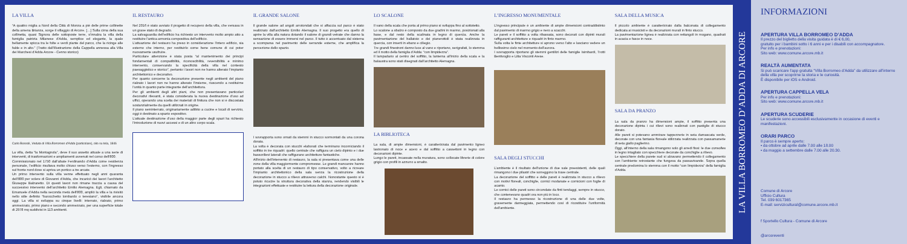LA VILLA
“A quattro miglia a Nord della Città di Monza a piè delle prime collinette della amena Brianza, sorge il villaggio di Arcore. […] Sulla cima della sua collinetta, quasi Signora delle sottoposte terre, s’innalza la villa della famiglia patrizia Milanese d’Adda, semplice ed elegante, la quale bellamente spicca tra le folte e verdi piante del parco, che la ricinge alle falde e in alto.” (Tratto dall’illustrazione della Cappella annessa alla Villa dei Marchesi d’Adda Arcore - Cenno storico)
Carlo Bossoli, Veduta di Villa Borromeo d’Adda (particolare), olio su tela, 1846
La villa, detta “la Montagnola”, deve il suo assetto attuale a una serie di interventi, di trasformazioni e ampliamenti avvenuti nel corso dell’800.
Commissionato nel 1750 dall’abate Ferdinando d’Adda come residenza personale, l’edificio risultava molto chiuso verso l’esterno, con l’ingresso sul fronte nord dove si apriva un portico a tre arcate.
Un primo intervento sulla villa venne effettuato negli anni quaranta dell’800 per volere di Giovanni d’Adda, che incaricò dei lavori l’architetto Giuseppe Balzaretto. Di questi lavori non rimane traccia a causa del successivo intervento dell’architetto Emilio Alemagna. Egli, chiamato da Emanuele d’Adda nella seconda metà dell’800, ampliò la villa e la rivisitò nello stile definito “barocchetto lombardo o teresiano”, visibile ancora oggi. La villa si sviluppa su cinque livelli: interrato, rialzato, primo ammezzato, primo piano e secondo ammezzato, per una superficie totale di 2978 mq suddivisi in 113 ambienti.
IL RESTAURO
Nel 2016 è stato avviato il progetto di recupero della villa, che versava in un grave stato di degrado.
La salvaguardia dell’edificio ha richiesto un intervento molto ampio atto a restituire l’antica armonia compositiva dell’edificio.
L’attuazione del restauro ha preso in considerazione l’intero edificio, sia esterno che interno, per restituirlo come bene comune di cui poter nuovamente usufruire.
Particolare attenzione è stata posta “al mantenimento dei principi fondamentali di compatibilità, riconoscibilità, reversibilità e minimo intervento, conservando la specificità della villa nel contesto paesaggistico e storico”, pertanto i lavori non ne hanno alterato l’impianto architettonico e decorativo.
Per quanto concerne la decorazione presente negli ambienti del piano rialzato i lavori non ne hanno alterato l’insieme, riuscendo a restituirne l’unità in quanto parte integrante dell’architettura.
Per gli ambienti degli altri piani, che non presentavano particolari decorativi rilevanti, è stata considerata la nuova destinazione d’uso ad uffici, operando una scelta dei materiali di finitura che non si è discostata sostanzialmente da quelli utilizzati in origine.
Il piano seminterrato, originariamente adibito a cucine e locali di servizio, oggi è destinato a spazio espositivo.
L’attuale destinazione d’uso della maggior parte degli spazi ha richiesto l’introduzione di nuovi accessi e di un altro corpo scala.
IL GRANDE SALONE
Il grande salone ad angoli arrotondati che si affaccia sul parco è stato realizzato dall’architetto Emilio Alemagna. Il suo progetto era quello di aprire la villa alla natura dotando il salone di grandi vetrate che danno la sensazione di essere immersi nel parco. Il tutto è accentuato dal sistema a scomparsa nel pavimento delle serrande esterne, che amplifica la percezione dello spazio.
I sovrapporta sono ornati da stemmi in stucco sormontati da una corona dorata.
La volta è decorata con stucchi elaborati che terminano incorniciando il soffitto in tre riquadri: quello centrale che raffigura un cielo dipinto e i due bassorilievi laterali che raffigurano architetture fantastiche.
All’inizio dell’intervento di restauro, la sala si presentava come una delle zone della villa maggiormente compromesse. Le grandi mancanze hanno portato alla scelta di un restauro di tipo conservativo, volto a ricreare l’impianto architettonico della sala senza la ricostruzione della decorazione in stucco a rilievo attraverso calchi. Nonostante questo si è potuto ricucire la struttura decorativa della stanza, rendendo visibili le integrazioni effettuate e restituire la lettura della decorazione originale.
LO SCALONE
Il vano della scala che porta al primo piano si sviluppa fino al sottotetto.
Lo scalone a sbalzo è composto da due gradini in marmo, posizionati alla base, e dal resto della scalinata in legno di quercia. Anche la pavimentazione del ballatoio e dei pianerottoli è stata realizzata in quercia, con inserti in ebano e ciliegio.
Tre grandi finestroni danno luce al vano e riportano, serigrafati, lo stemma ed il motto della famiglia d’Adda: “con limpidezza”.
Il lampadario al centro del soffitto, la lanterna all’inizio della scala e la balaustra sono stati disegnati dall’architetto Alemagna.
LA BIBLIOTECA
La sala, di ampie dimensioni, è caratterizzata dal pavimento ligneo lastronato di noce e acero e dal soffitto a cassettoni in legno con decorazioni dipinte.
Lungo le pareti, incassate nella muratura, sono collocate librerie di colore grigio con profili in azzurro a smalto.
L’INGRESSO MONUMENTALE
L’ingresso principale è un ambiente di ampie dimensioni contraddistinto dal pavimento di marmo grigio e nero a scacchi.
Le pareti e il soffitto a volta ribassata, sono decorati con dipinti murali raffiguranti architetture e riquadri in finto marmo.
Sulla volta le finte architetture si aprono verso l’alto e lasciano vedere un bellissimo cielo nel momento dell’aurora.
I sovrapporta riportano gli stemmi gentilizi delle famiglie Isimbardi, Trotti Bentivoglio e Litta Visconti Arese.
SALA DEGLI STUCCHI
L’ambiente è il risultato dell’unione di due sale preesistenti, delle quali rimangono i due pilastri che sorreggono la trave centrale.
La decorazione del soffitto e delle pareti è realizzata in stucco a rilievo con motivi floreali, conchiglie, cornici modanate e cornicioni con foglie di acanto.
Le cornici delle pareti sono circondate da finti tendaggi, sempre in stucco, che contenevano quadri ora non più in loco.
Il restauro ha permesso la ricostruzione di una delle due volte, gravemente danneggiata, permettendo così di ricostituire l’uniformità dell’ambiente.
SALA DELLA MUSICA
Il piccolo ambiente è caratterizzato dalla balconata di collegamento dedicata ai musicisti e da decorazioni murali in finto stucco.
La pavimentazione lignea è realizzata con rettangoli in mogano, quadrati in acacia e fasce in noce.
SALA DA PRANZO
La sala da pranzo ha dimensioni ampie, il soffitto presenta una decorazione dipinta i cui rilievi sono realizzati con pastiglie di stucco dorato.
Alle pareti si potevano ammirare tappezzerie in seta damascata verde, decorate con una fantasia floreale stilizzata realizzata con passamanerie di seta giallo paglierino.
Oggi, all’interno della sala rimangono solo gli arredi fissi: le due consolles in legno intagliato con specchiere decorate da conchiglie a rilievo.
Le specchiere della parete sud si alzavano permettendo il collegamento con l’ambiente retrostante che fungeva da passavivande. Sopra quella centrale predomina lo stemma con il motto “con limpidezza” della famiglia d’Adda.
LA VILLA BORROMEO D’ADDA DI ARCORE
INFORMAZIONI
APERTURA VILLA BORROMEO D’ADDA
Il prezzo del biglietto della visita guidata è di € 6,00,
gratuito per i bambini sotto i 6 anni e per i disabili con accompagnatore.
Per info e prenotazioni:
Sito web: www.comune.arcore.mb.it
REALTÀ AUMENTATA
Si può scaricare l’app gratuita “Villa Borromeo d’Adda” da utilizzare all’interno della villa per scoprirne la storia e le curiosità.
È disponibile per iOS e Android.
APERTURA CAPPELLA VELA
Per info e prenotazioni:
Sito web: www.comune.arcore.mb.it
APERTURA SCUDERIE
Le scuderie sono accessibili esclusivamente in occasione di eventi e manifestazioni.
ORARI PARCO
Il parco è sempre aperto:
• da ottobre ad aprile dalle 7.00 alle 18.00
• da maggio a settembre dalle 7.00 alle 20.30.
Comune di Arcore
Ufficio Cultura
Tel. 039 6017365
E-mail: servizicultural@comune.arcore.mb.it
f Sportello Cultura - Comune di Arcore
@arcoreventi